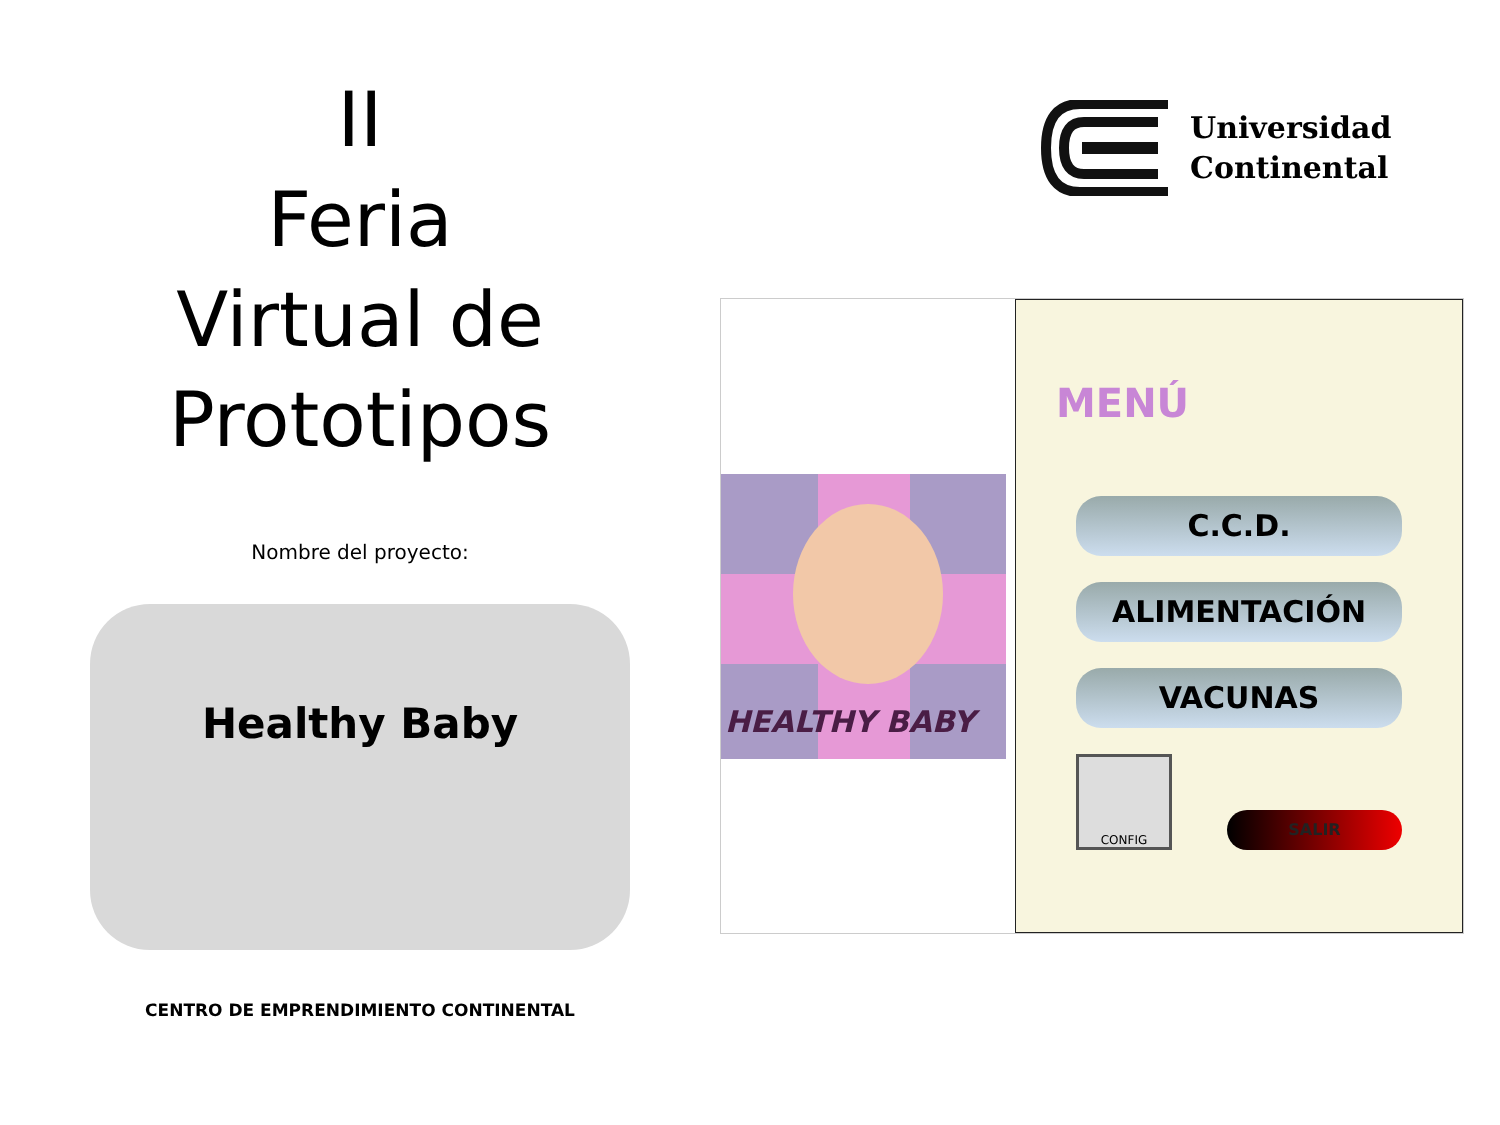II
Feria
Virtual de
Prototipos
Nombre del proyecto:
Healthy Baby
CENTRO DE EMPRENDIMIENTO CONTINENTAL
Universidad
Continental
HEALTHY BABY
MENÚ
C.C.D.
ALIMENTACIÓN
VACUNAS
CONFIG
SALIR